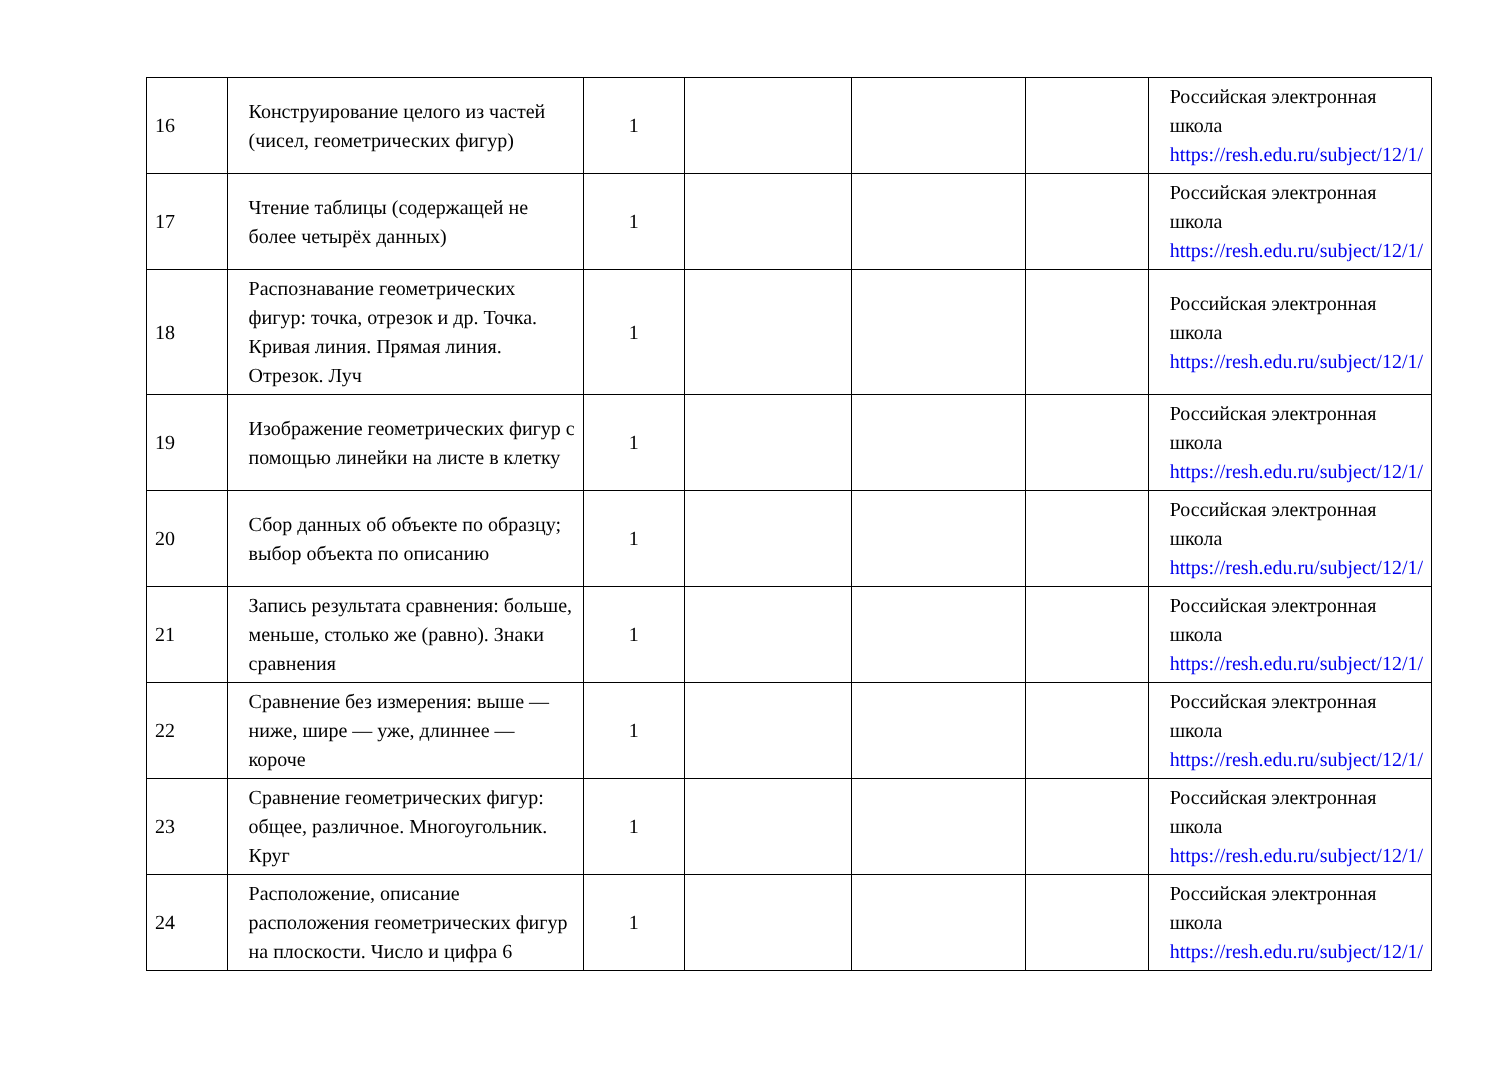| 16 | Конструирование целого из частей (чисел, геометрических фигур) | 1 | | | | Российская электронная школа https://resh.edu.ru/subject/12/1/ |
| 17 | Чтение таблицы (содержащей не более четырёх данных) | 1 | | | | Российская электронная школа https://resh.edu.ru/subject/12/1/ |
| 18 | Распознавание геометрических фигур: точка, отрезок и др. Точка. Кривая линия. Прямая линия. Отрезок. Луч | 1 | | | | Российская электронная школа https://resh.edu.ru/subject/12/1/ |
| 19 | Изображение геометрических фигур с помощью линейки на листе в клетку | 1 | | | | Российская электронная школа https://resh.edu.ru/subject/12/1/ |
| 20 | Сбор данных об объекте по образцу; выбор объекта по описанию | 1 | | | | Российская электронная школа https://resh.edu.ru/subject/12/1/ |
| 21 | Запись результата сравнения: больше, меньше, столько же (равно). Знаки сравнения | 1 | | | | Российская электронная школа https://resh.edu.ru/subject/12/1/ |
| 22 | Сравнение без измерения: выше — ниже, шире — уже, длиннее — короче | 1 | | | | Российская электронная школа https://resh.edu.ru/subject/12/1/ |
| 23 | Сравнение геометрических фигур: общее, различное. Многоугольник. Круг | 1 | | | | Российская электронная школа https://resh.edu.ru/subject/12/1/ |
| 24 | Расположение, описание расположения геометрических фигур на плоскости. Число и цифра 6 | 1 | | | | Российская электронная школа https://resh.edu.ru/subject/12/1/ |